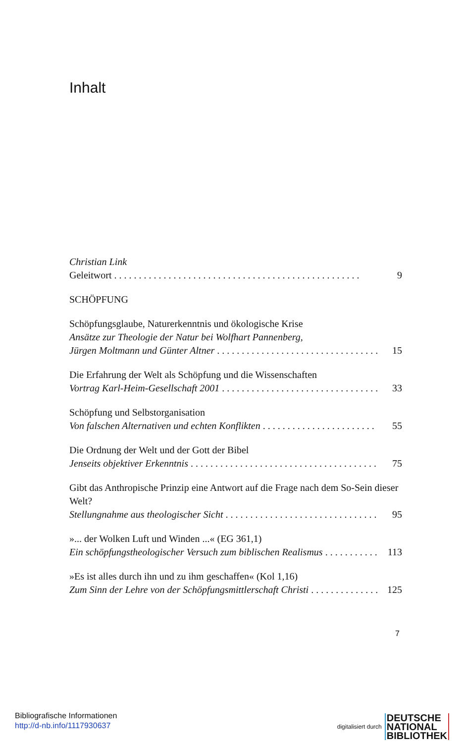Inhalt
Christian Link
Geleitwort 9
SCHÖPFUNG
Schöpfungsglaube, Naturerkenntnis und ökologische Krise
Ansätze zur Theologie der Natur bei Wolfhart Pannenberg,
Jürgen Moltmann und Günter Altner 15
Die Erfahrung der Welt als Schöpfung und die Wissenschaften
Vortrag Karl-Heim-Gesellschaft 2001 33
Schöpfung und Selbstorganisation
Von falschen Alternativen und echten Konflikten 55
Die Ordnung der Welt und der Gott der Bibel
Jenseits objektiver Erkenntnis 75
Gibt das Anthropische Prinzip eine Antwort auf die Frage nach dem So-Sein dieser Welt?
Stellungnahme aus theologischer Sicht 95
»... der Wolken Luft und Winden ...« (EG 361,1)
Ein schöpfungstheologischer Versuch zum biblischen Realismus 113
»Es ist alles durch ihn und zu ihm geschaffen« (Kol 1,16)
Zum Sinn der Lehre von der Schöpfungsmittlerschaft Christi 125
7
Bibliografische Informationen
http://d-nb.info/1117930637
digitalisiert durch DEUTSCHE
NATIONAL
BIBLIOTHEK